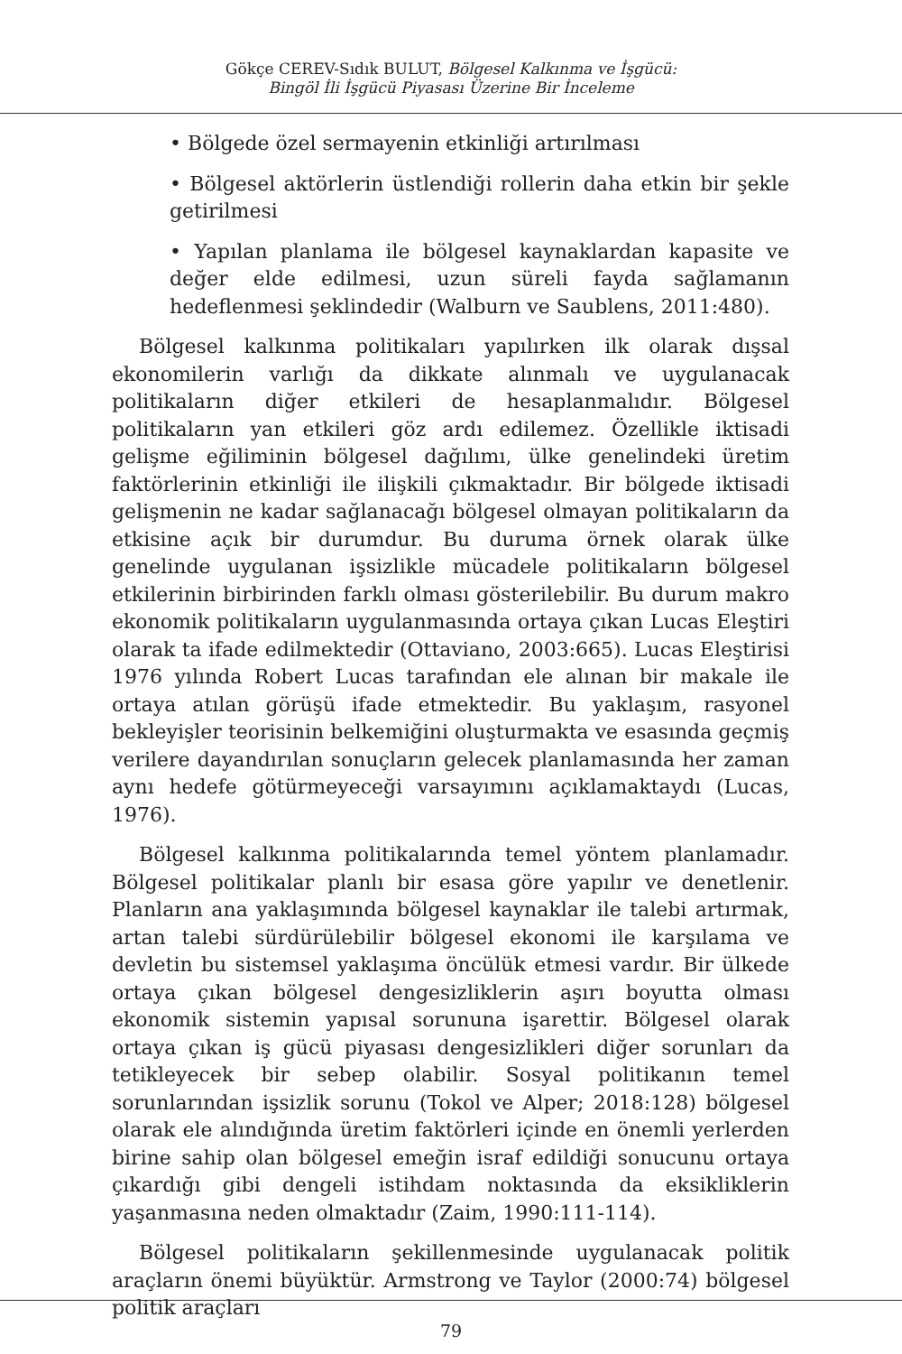Gökçe CEREV-Sıdık BULUT, Bölgesel Kalkınma ve İşgücü:
Bingöl İli İşgücü Piyasası Üzerine Bir İnceleme
• Bölgede özel sermayenin etkinliği artırılması
• Bölgesel aktörlerin üstlendiği rollerin daha etkin bir şekle getirilmesi
• Yapılan planlama ile bölgesel kaynaklardan kapasite ve değer elde edilmesi, uzun süreli fayda sağlamanın hedeflenmesi şeklindedir (Walburn ve Saublens, 2011:480).
Bölgesel kalkınma politikaları yapılırken ilk olarak dışsal ekonomilerin varlığı da dikkate alınmalı ve uygulanacak politikaların diğer etkileri de hesaplanmalıdır. Bölgesel politikaların yan etkileri göz ardı edilemez. Özellikle iktisadi gelişme eğiliminin bölgesel dağılımı, ülke genelindeki üretim faktörlerinin etkinliği ile ilişkili çıkmaktadır. Bir bölgede iktisadi gelişmenin ne kadar sağlanacağı bölgesel olmayan politikaların da etkisine açık bir durumdur. Bu duruma örnek olarak ülke genelinde uygulanan işsizlikle mücadele politikaların bölgesel etkilerinin birbirinden farklı olması gösterilebilir. Bu durum makro ekonomik politikaların uygulanmasında ortaya çıkan Lucas Eleştiri olarak ta ifade edilmektedir (Ottaviano, 2003:665). Lucas Eleştirisi 1976 yılında Robert Lucas tarafından ele alınan bir makale ile ortaya atılan görüşü ifade etmektedir. Bu yaklaşım, rasyonel bekleyişler teorisinin belkemiğini oluşturmakta ve esasında geçmiş verilere dayandırılan sonuçların gelecek planlamasında her zaman aynı hedefe götürmeyeceği varsayımını açıklamaktaydı (Lucas, 1976).
Bölgesel kalkınma politikalarında temel yöntem planlamadır. Bölgesel politikalar planlı bir esasa göre yapılır ve denetlenir. Planların ana yaklaşımında bölgesel kaynaklar ile talebi artırmak, artan talebi sürdürülebilir bölgesel ekonomi ile karşılama ve devletin bu sistemsel yaklaşıma öncülük etmesi vardır. Bir ülkede ortaya çıkan bölgesel dengesizliklerin aşırı boyutta olması ekonomik sistemin yapısal sorununa işarettir. Bölgesel olarak ortaya çıkan iş gücü piyasası dengesizlikleri diğer sorunları da tetikleyecek bir sebep olabilir. Sosyal politikanın temel sorunlarından işsizlik sorunu (Tokol ve Alper; 2018:128) bölgesel olarak ele alındığında üretim faktörleri içinde en önemli yerlerden birine sahip olan bölgesel emeğin israf edildiği sonucunu ortaya çıkardığı gibi dengeli istihdam noktasında da eksikliklerin yaşanmasına neden olmaktadır (Zaim, 1990:111-114).
Bölgesel politikaların şekillenmesinde uygulanacak politik araçların önemi büyüktür. Armstrong ve Taylor (2000:74) bölgesel politik araçları
79